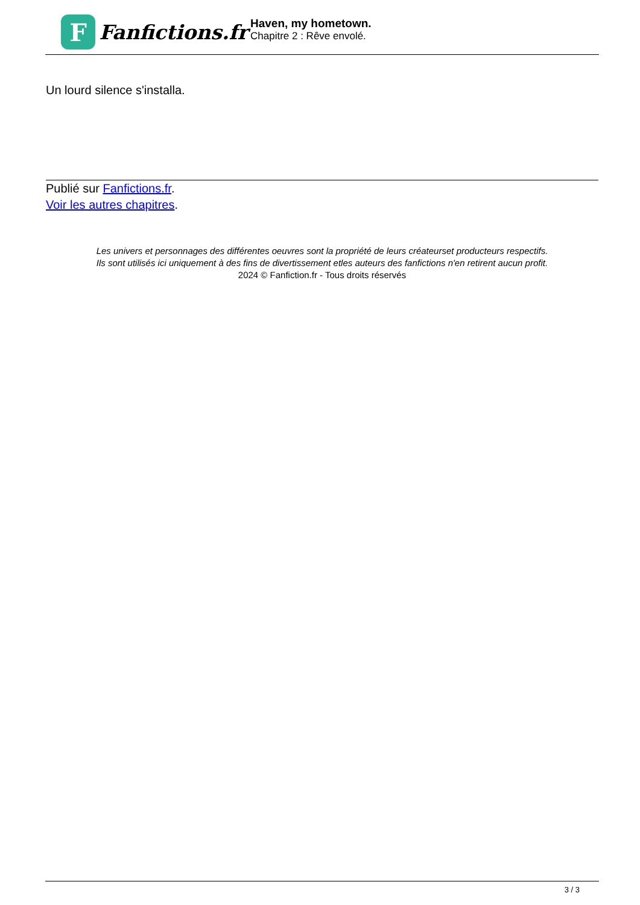F
Fanfictions.fr
Haven, my hometown.
Chapitre 2 : Rêve envolé.
Un lourd silence s'installa.
Publié sur Fanfictions.fr.
Voir les autres chapitres.
Les univers et personnages des différentes oeuvres sont la propriété de leurs créateurset producteurs respectifs.
Ils sont utilisés ici uniquement à des fins de divertissement etles auteurs des fanfictions n'en retirent aucun profit.
2024 © Fanfiction.fr - Tous droits réservés
3 / 3